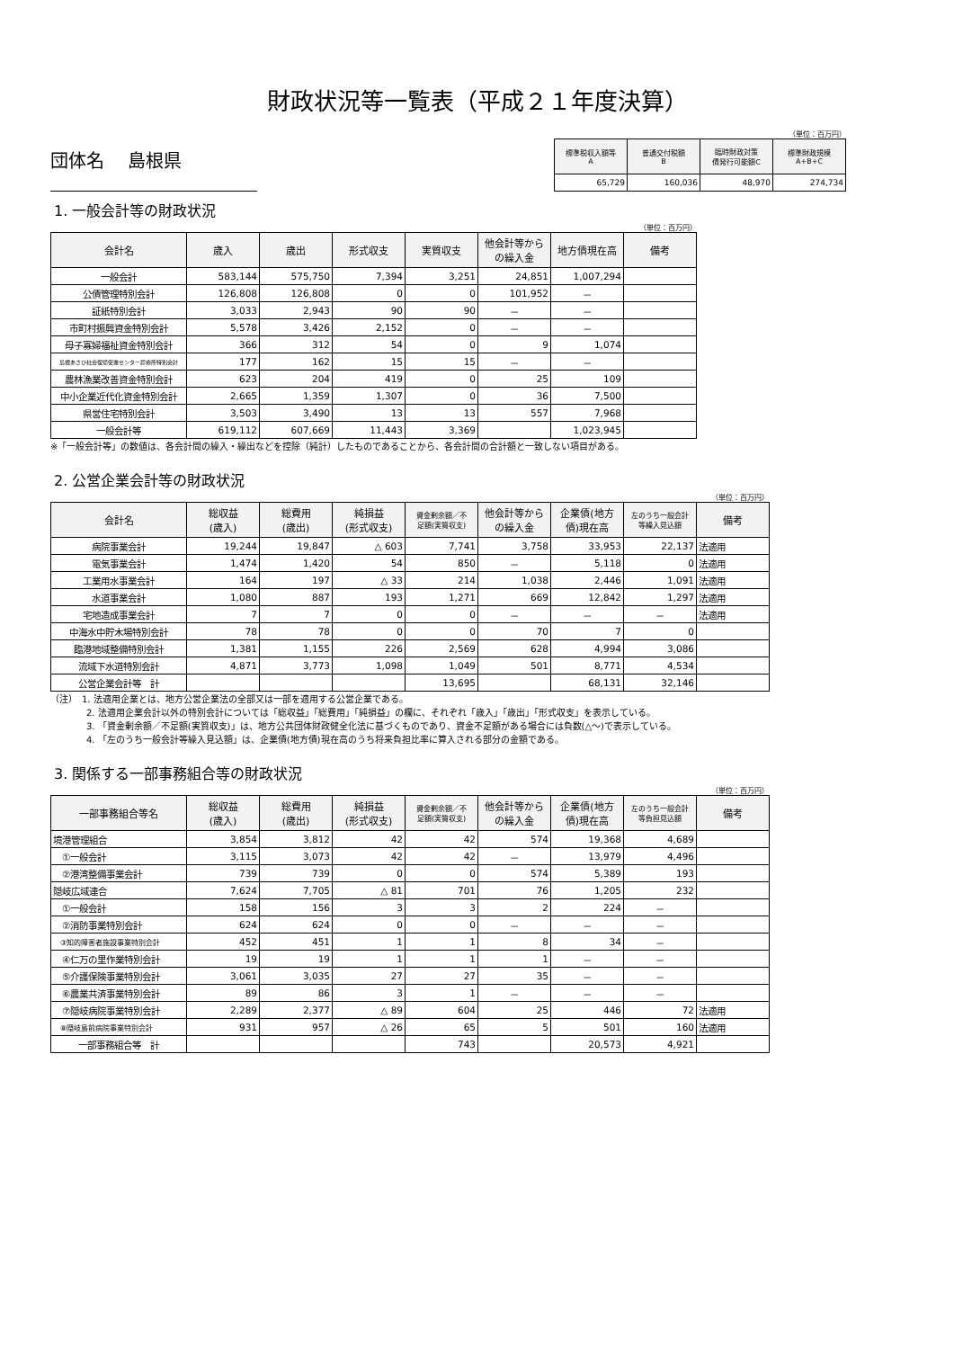財政状況等一覧表（平成２１年度決算）
団体名　 島根県
（単位：百万円）
| 標準税収入額等 A | 普通交付税額 B | 臨時財政対策 債発行可能額C | 標準財政規模 A+B+C |
| --- | --- | --- | --- |
| 65,729 | 160,036 | 48,970 | 274,734 |
1. 一般会計等の財政状況
（単位：百万円）
| 会計名 | 歳入 | 歳出 | 形式収支 | 実質収支 | 他会計等から の繰入金 | 地方債現在高 | 備考 |
| --- | --- | --- | --- | --- | --- | --- | --- |
| 一般会計 | 583,144 | 575,750 | 7,394 | 3,251 | 24,851 | 1,007,294 | |
| 公債管理特別会計 | 126,808 | 126,808 | 0 | 0 | 101,952 | － | |
| 証紙特別会計 | 3,033 | 2,943 | 90 | 90 | － | － | |
| 市町村振興資金特別会計 | 5,578 | 3,426 | 2,152 | 0 | － | － | |
| 母子寡婦福祉資金特別会計 | 366 | 312 | 54 | 0 | 9 | 1,074 | |
| 島根あさひ社会復帰促進センター診療所特別会計 | 177 | 162 | 15 | 15 | － | － | |
| 農林漁業改善資金特別会計 | 623 | 204 | 419 | 0 | 25 | 109 | |
| 中小企業近代化資金特別会計 | 2,665 | 1,359 | 1,307 | 0 | 36 | 7,500 | |
| 県営住宅特別会計 | 3,503 | 3,490 | 13 | 13 | 557 | 7,968 | |
| 一般会計等 | 619,112 | 607,669 | 11,443 | 3,369 | | 1,023,945 | |
※「一般会計等」の数値は、各会計間の繰入・繰出などを控除（純計）したものであることから、各会計間の合計額と一致しない項目がある。
2. 公営企業会計等の財政状況
（単位：百万円）
| 会計名 | 総収益 (歳入) | 総費用 (歳出) | 純損益 (形式収支) | 資金剰余額／不 足額(実質収支) | 他会計等から の繰入金 | 企業債(地方 債)現在高 | 左のうち一般会計 等繰入見込額 | 備考 |
| --- | --- | --- | --- | --- | --- | --- | --- | --- |
| 病院事業会計 | 19,244 | 19,847 | △ 603 | 7,741 | 3,758 | 33,953 | 22,137 | 法適用 |
| 電気事業会計 | 1,474 | 1,420 | 54 | 850 | － | 5,118 | 0 | 法適用 |
| 工業用水事業会計 | 164 | 197 | △ 33 | 214 | 1,038 | 2,446 | 1,091 | 法適用 |
| 水道事業会計 | 1,080 | 887 | 193 | 1,271 | 669 | 12,842 | 1,297 | 法適用 |
| 宅地造成事業会計 | 7 | 7 | 0 | 0 | － | － | － | 法適用 |
| 中海水中貯木場特別会計 | 78 | 78 | 0 | 0 | 70 | 7 | 0 | |
| 臨港地域整備特別会計 | 1,381 | 1,155 | 226 | 2,569 | 628 | 4,994 | 3,086 | |
| 流域下水道特別会計 | 4,871 | 3,773 | 1,098 | 1,049 | 501 | 8,771 | 4,534 | |
| 公営企業会計等 計 | | | | 13,695 | | 68,131 | 32,146 | |
（注）　1. 法適用企業とは、地方公営企業法の全部又は一部を適用する公営企業である。
　　　　2. 法適用企業会計以外の特別会計については「総収益」「総費用」「純損益」の欄に、それぞれ「歳入」「歳出」「形式収支」を表示している。
　　　　3. 「資金剰余額／不足額(実質収支)」は、地方公共団体財政健全化法に基づくものであり、資金不足額がある場合には負数(△～)で表示している。
　　　　4. 「左のうち一般会計等繰入見込額」は、企業債(地方債)現在高のうち将来負担比率に算入される部分の金額である。
3. 関係する一部事務組合等の財政状況
（単位：百万円）
| 一部事務組合等名 | 総収益 (歳入) | 総費用 (歳出) | 純損益 (形式収支) | 資金剰余額／不 足額(実質収支) | 他会計等から の繰入金 | 企業債(地方 債)現在高 | 左のうち一般会計 等負担見込額 | 備考 |
| --- | --- | --- | --- | --- | --- | --- | --- | --- |
| 境港管理組合 | 3,854 | 3,812 | 42 | 42 | 574 | 19,368 | 4,689 | |
| ①一般会計 | 3,115 | 3,073 | 42 | 42 | － | 13,979 | 4,496 | |
| ②港湾整備事業会計 | 739 | 739 | 0 | 0 | 574 | 5,389 | 193 | |
| 隠岐広域連合 | 7,624 | 7,705 | △ 81 | 701 | 76 | 1,205 | 232 | |
| ①一般会計 | 158 | 156 | 3 | 3 | 2 | 224 | － | |
| ②消防事業特別会計 | 624 | 624 | 0 | 0 | － | － | － | |
| ③知的障害者施設事業特別会計 | 452 | 451 | 1 | 1 | 8 | 34 | － | |
| ④仁万の里作業特別会計 | 19 | 19 | 1 | 1 | 1 | － | － | |
| ⑤介護保険事業特別会計 | 3,061 | 3,035 | 27 | 27 | 35 | － | － | |
| ⑥農業共済事業特別会計 | 89 | 86 | 3 | 1 | － | － | － | |
| ⑦隠岐病院事業特別会計 | 2,289 | 2,377 | △ 89 | 604 | 25 | 446 | 72 | 法適用 |
| ⑧隠岐島前病院事業特別会計 | 931 | 957 | △ 26 | 65 | 5 | 501 | 160 | 法適用 |
| 一部事務組合等 計 | | | | 743 | | 20,573 | 4,921 | |